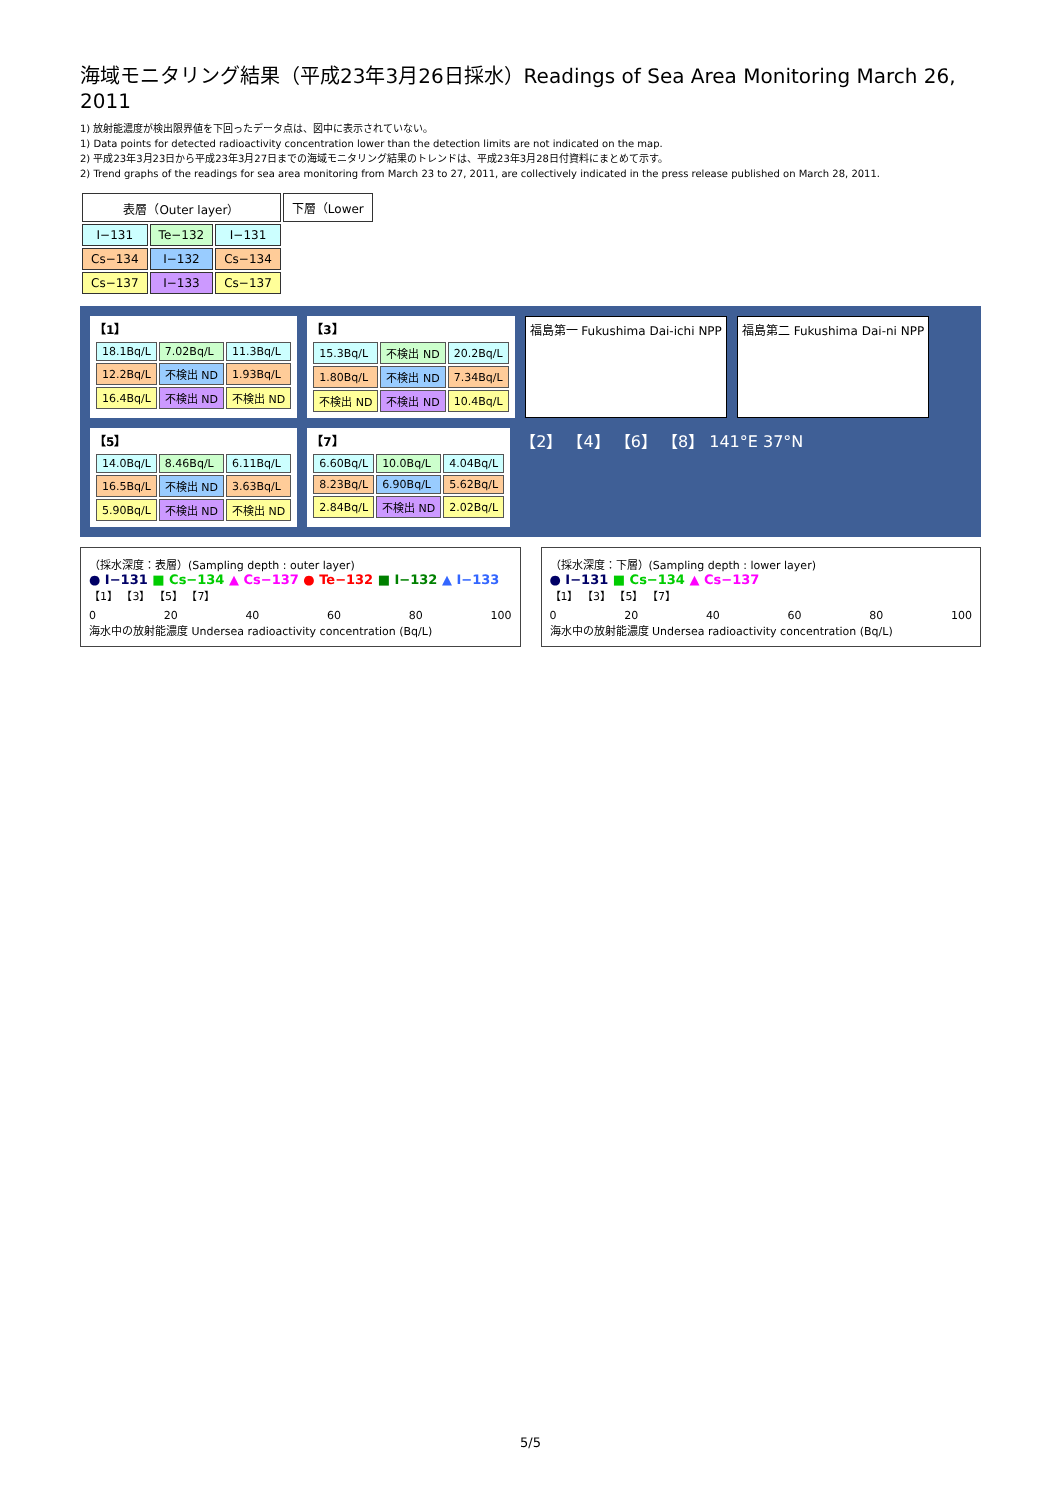海域モニタリング結果（平成23年3月26日採水）Readings of Sea Area Monitoring March 26, 2011
1) 放射能濃度が検出限界値を下回ったデータ点は、図中に表示されていない。
1) Data points for detected radioactivity concentration lower than the detection limits are not indicated on the map.
2) 平成23年3月23日から平成23年3月27日までの海域モニタリング結果のトレンドは、平成23年3月28日付資料にまとめて示す。
2) Trend graphs of the readings for sea area monitoring from March 23 to 27, 2011, are collectively indicated in the press release published on March 28, 2011.
| 表層（Outer layer） | | | 下層（Lower |
| I−131 | Te−132 | I−131 | |
| Cs−134 | I−132 | Cs−134 | |
| Cs−137 | I−133 | Cs−137 | |
【1】
| 18.1Bq/L | 7.02Bq/L | 11.3Bq/L |
| 12.2Bq/L | 不検出 ND | 1.93Bq/L |
| 16.4Bq/L | 不検出 ND | 不検出 ND |
【3】
| 15.3Bq/L | 不検出 ND | 20.2Bq/L |
| 1.80Bq/L | 不検出 ND | 7.34Bq/L |
| 不検出 ND | 不検出 ND | 10.4Bq/L |
福島第一 Fukushima Dai-ichi NPP
福島第二 Fukushima Dai-ni NPP
【5】
| 14.0Bq/L | 8.46Bq/L | 6.11Bq/L |
| 16.5Bq/L | 不検出 ND | 3.63Bq/L |
| 5.90Bq/L | 不検出 ND | 不検出 ND |
【7】
| 6.60Bq/L | 10.0Bq/L | 4.04Bq/L |
| 8.23Bq/L | 6.90Bq/L | 5.62Bq/L |
| 2.84Bq/L | 不検出 ND | 2.02Bq/L |
【2】 【4】 【6】 【8】 141°E 37°N
（採水深度：表層）(Sampling depth : outer layer)
● I−131 ■ Cs−134 ▲ Cs−137 ● Te−132 ■ I−132 ▲ I−133
【1】 【3】 【5】 【7】
0 20 40 60 80 100
海水中の放射能濃度 Undersea radioactivity concentration (Bq/L)
（採水深度：下層）(Sampling depth : lower layer)
● I−131 ■ Cs−134 ▲ Cs−137
【1】 【3】 【5】 【7】
0 20 40 60 80 100
海水中の放射能濃度 Undersea radioactivity concentration (Bq/L)
5/5